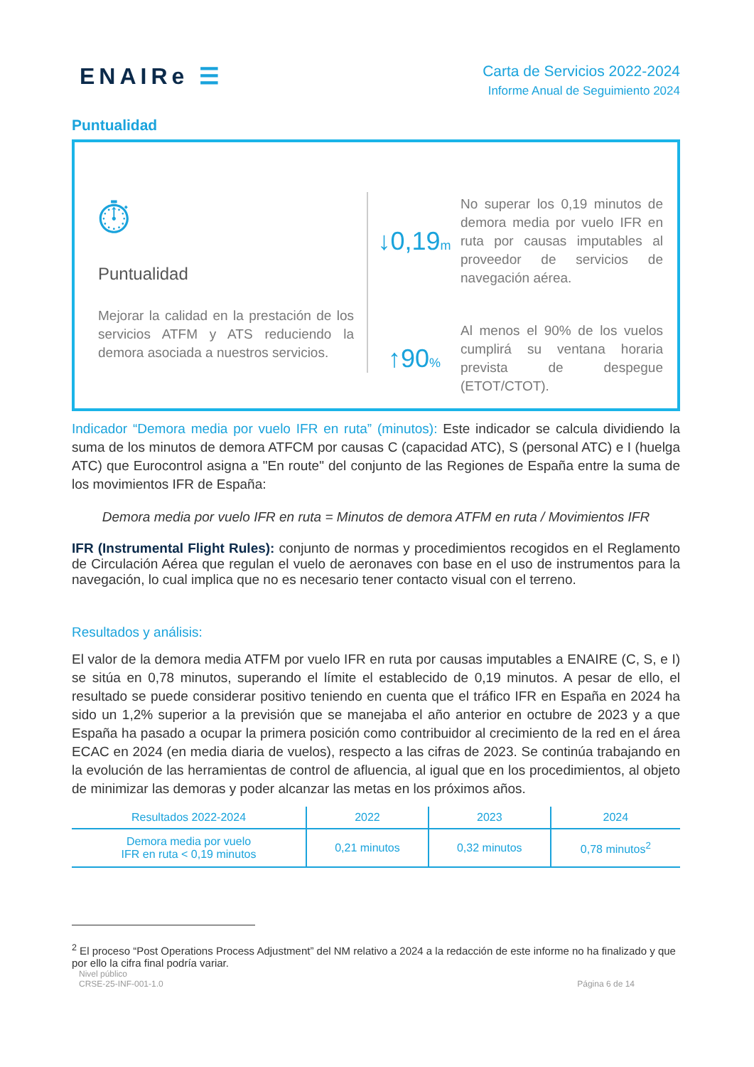ENAIRe ☰
Carta de Servicios 2022-2024
Informe Anual de Seguimiento 2024
Puntualidad
⏱
Puntualidad
Mejorar la calidad en la prestación de los servicios ATFM y ATS reduciendo la demora asociada a nuestros servicios.
↓0,19m
No superar los 0,19 minutos de demora media por vuelo IFR en ruta por causas imputables al proveedor de servicios de navegación aérea.
↑90%
Al menos el 90% de los vuelos cumplirá su ventana horaria prevista de despegue (ETOT/CTOT).
Indicador “Demora media por vuelo IFR en ruta” (minutos): Este indicador se calcula dividiendo la suma de los minutos de demora ATFCM por causas C (capacidad ATC), S (personal ATC) e I (huelga ATC) que Eurocontrol asigna a "En route" del conjunto de las Regiones de España entre la suma de los movimientos IFR de España:
Demora media por vuelo IFR en ruta = Minutos de demora ATFM en ruta / Movimientos IFR
IFR (Instrumental Flight Rules): conjunto de normas y procedimientos recogidos en el Reglamento de Circulación Aérea que regulan el vuelo de aeronaves con base en el uso de instrumentos para la navegación, lo cual implica que no es necesario tener contacto visual con el terreno.
Resultados y análisis:
El valor de la demora media ATFM por vuelo IFR en ruta por causas imputables a ENAIRE (C, S, e I) se sitúa en 0,78 minutos, superando el límite el establecido de 0,19 minutos. A pesar de ello, el resultado se puede considerar positivo teniendo en cuenta que el tráfico IFR en España en 2024 ha sido un 1,2% superior a la previsión que se manejaba el año anterior en octubre de 2023 y a que España ha pasado a ocupar la primera posición como contribuidor al crecimiento de la red en el área ECAC en 2024 (en media diaria de vuelos), respecto a las cifras de 2023. Se continúa trabajando en la evolución de las herramientas de control de afluencia, al igual que en los procedimientos, al objeto de minimizar las demoras y poder alcanzar las metas en los próximos años.
| Resultados 2022-2024 | 2022 | 2023 | 2024 |
| --- | --- | --- | --- |
| Demora media por vuelo IFR en ruta < 0,19 minutos | 0,21 minutos | 0,32 minutos | 0,78 minutos<sup>2</sup> |
<sup>2</sup> El proceso “Post Operations Process Adjustment” del NM relativo a 2024 a la redacción de este informe no ha finalizado y que por ello la cifra final podría variar.
Nivel público
CRSE-25-INF-001-1.0
Página 6 de 14